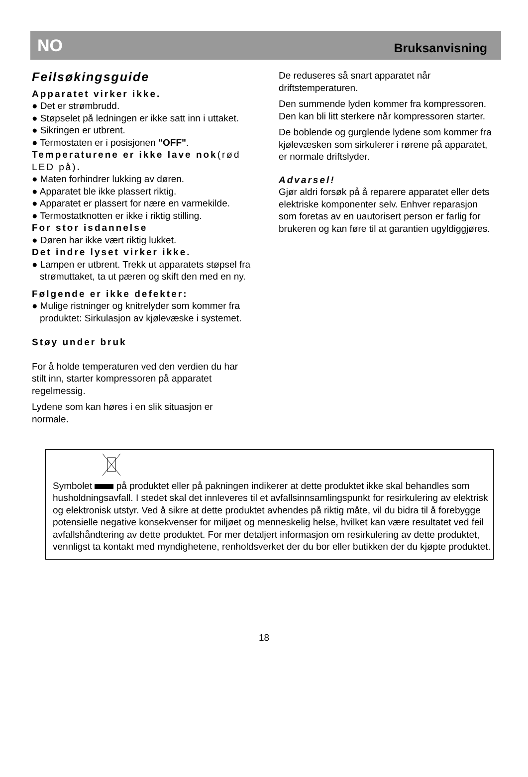NO Bruksanvisning
Feilsøkingsguide
Apparatet virker ikke.
● Det er strømbrudd.
● Støpselet på ledningen er ikke satt inn i uttaket.
● Sikringen er utbrent.
● Termostaten er i posisjonen "OFF".
Temperaturene er ikke lave nok(rød LED på).
● Maten forhindrer lukking av døren.
● Apparatet ble ikke plassert riktig.
● Apparatet er plassert for nære en varmekilde.
● Termostatknotten er ikke i riktig stilling.
For stor isdannelse
● Døren har ikke vært riktig lukket.
Det indre lyset virker ikke.
● Lampen er utbrent. Trekk ut apparatets støpsel fra strømuttaket, ta ut pæren og skift den med en ny.
Følgende er ikke defekter:
● Mulige ristninger og knitrelyder som kommer fra produktet: Sirkulasjon av kjølevæske i systemet.
Støy under bruk
For å holde temperaturen ved den verdien du har stilt inn, starter kompressoren på apparatet regelmessig.
Lydene som kan høres i en slik situasjon er normale.
De reduseres så snart apparatet når driftstemperaturen.
Den summende lyden kommer fra kompressoren. Den kan bli litt sterkere når kompressoren starter.
De boblende og gurglende lydene som kommer fra kjølevæsken som sirkulerer i rørene på apparatet, er normale driftslyder.
Advarsel!
Gjør aldri forsøk på å reparere apparatet eller dets elektriske komponenter selv. Enhver reparasjon som foretas av en uautorisert person er farlig for brukeren og kan føre til at garantien ugyldiggjøres.
Symbolet på produktet eller på pakningen indikerer at dette produktet ikke skal behandles som husholdningsavfall. I stedet skal det innleveres til et avfallsinnsamlingspunkt for resirkulering av elektrisk og elektronisk utstyr. Ved å sikre at dette produktet avhendes på riktig måte, vil du bidra til å forebygge potensielle negative konsekvenser for miljøet og menneskelig helse, hvilket kan være resultatet ved feil avfallshåndtering av dette produktet. For mer detaljert informasjon om resirkulering av dette produktet, vennligst ta kontakt med myndighetene, renholdsverket der du bor eller butikken der du kjøpte produktet.
18